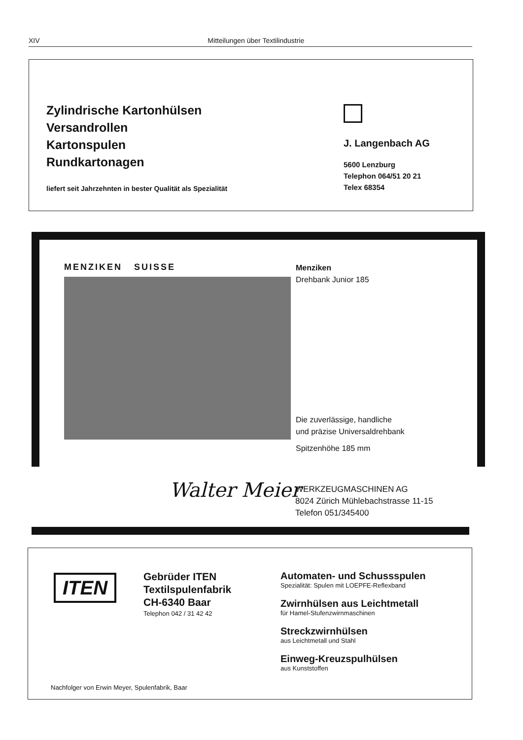XIV Mitteilungen über Textilindustrie
Zylindrische Kartonhülsen
Versandrollen
Kartonspulen
Rundkartonagen
liefert seit Jahrzehnten in bester Qualität als Spezialität
J. Langenbach AG
5600 Lenzburg
Telephon 064/51 20 21
Telex 68354
MENZIKEN SUISSE
Menziken
Drehbank Junior 185
Die zuverlässige, handliche
und präzise Universaldrehbank
Spitzenhöhe 185 mm
Walter Meier
WERKZEUGMASCHINEN AG
8024 Zürich Mühlebachstrasse 11-15
Telefon 051/345400
ITEN
Gebrüder ITEN
Textilspulenfabrik
CH-6340 Baar
Telephon 042 / 31 42 42
Automaten- und Schussspulen
Spezialität: Spulen mit LOEPFE-Reflexband
Zwirnhülsen aus Leichtmetall
für Hamel-Stufenzwirnmaschinen
Streckzwirnhülsen
aus Leichtmetall und Stahl
Einweg-Kreuzspulhülsen
aus Kunststoffen
Nachfolger von Erwin Meyer, Spulenfabrik, Baar